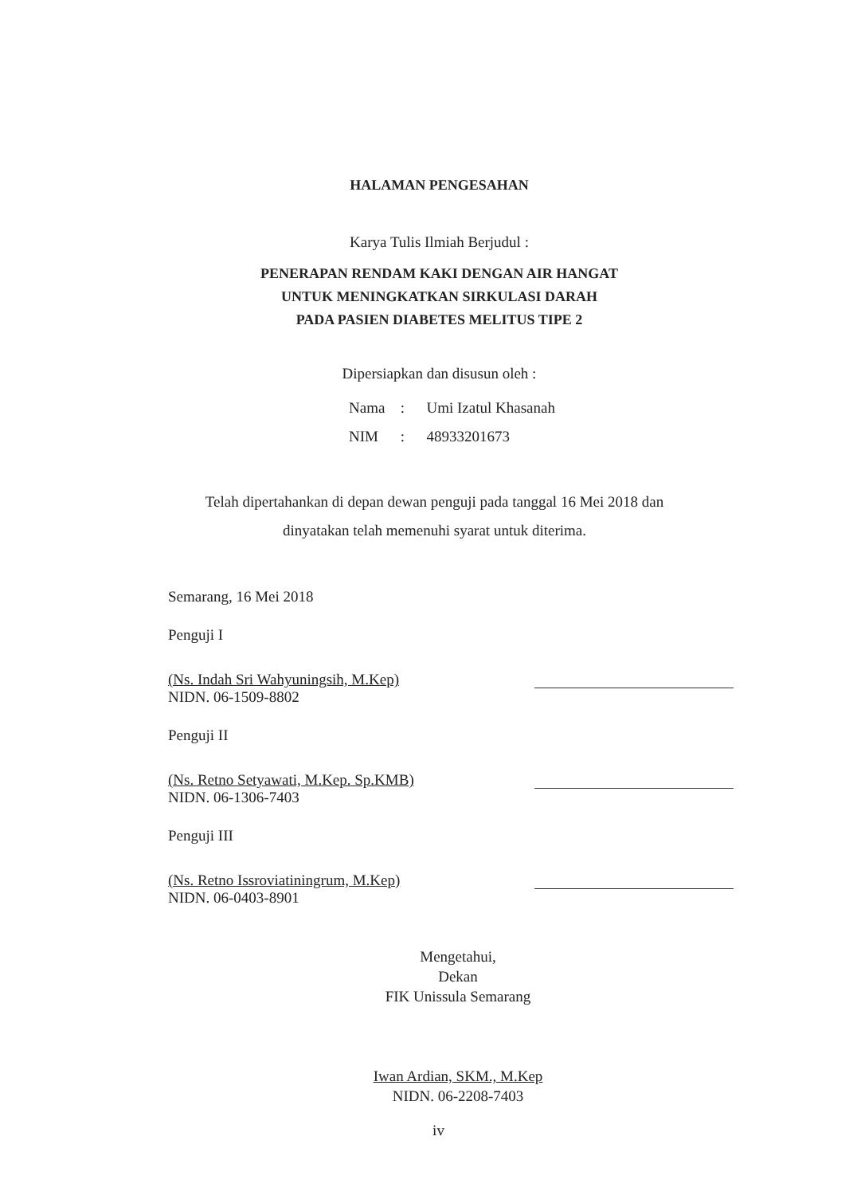HALAMAN PENGESAHAN
Karya Tulis Ilmiah Berjudul :
PENERAPAN RENDAM KAKI DENGAN AIR HANGAT
UNTUK MENINGKATKAN SIRKULASI DARAH
PADA PASIEN DIABETES MELITUS TIPE 2
Dipersiapkan dan disusun oleh :
Nama : Umi Izatul Khasanah
NIM : 48933201673
Telah dipertahankan di depan dewan penguji pada tanggal 16 Mei 2018 dan
dinyatakan telah memenuhi syarat untuk diterima.
Semarang, 16 Mei 2018
Penguji I
(Ns. Indah Sri Wahyuningsih, M.Kep)
NIDN. 06-1509-8802
Penguji II
(Ns. Retno Setyawati, M.Kep. Sp.KMB)
NIDN. 06-1306-7403
Penguji III
(Ns. Retno Issroviatiningrum, M.Kep)
NIDN. 06-0403-8901
Mengetahui,
Dekan
FIK Unissula Semarang
Iwan Ardian, SKM., M.Kep
NIDN. 06-2208-7403
iv